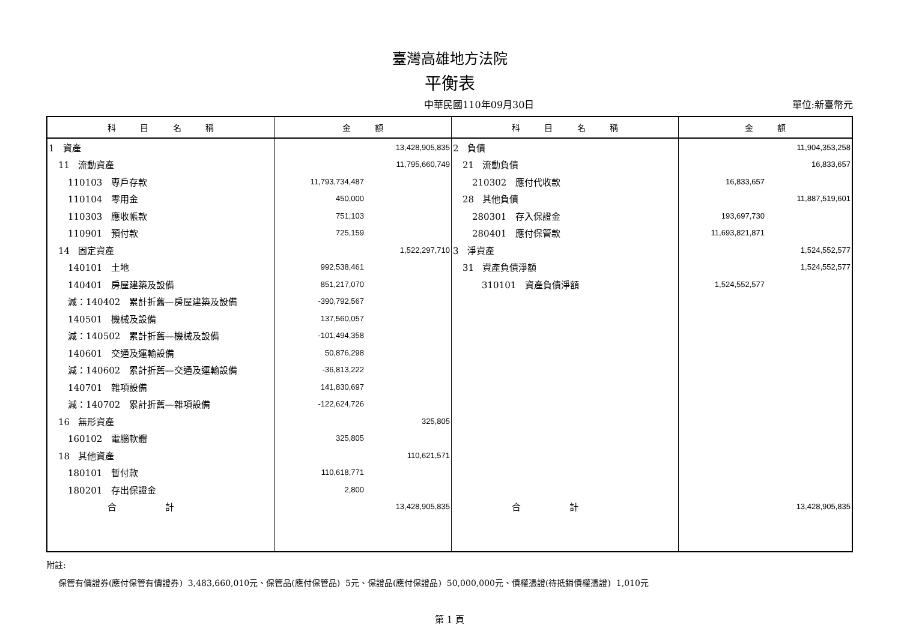臺灣高雄地方法院
平衡表
中華民國110年09月30日 單位:新臺幣元
| 科 目 名 稱 | 金 額 | 科 目 名 稱 | 金 額 |
| --- | --- | --- | --- |
| 1 資產 | 13,428,905,835 | 2 負債 | 11,904,353,258 |
| 11 流動資產 | 11,795,660,749 | 21 流動負債 | 16,833,657 |
| 110103 專戶存款 | 11,793,734,487 | 210302 應付代收款 | 16,833,657 |
| 110104 零用金 | 450,000 | 28 其他負債 | 11,887,519,601 |
| 110303 應收帳款 | 751,103 | 280301 存入保證金 | 193,697,730 |
| 110901 預付款 | 725,159 | 280401 應付保管款 | 11,693,821,871 |
| 14 固定資產 | 1,522,297,710 | 3 淨資產 | 1,524,552,577 |
| 140101 土地 | 992,538,461 | 31 資產負債淨額 | 1,524,552,577 |
| 140401 房屋建築及設備 | 851,217,070 | 310101 資產負債淨額 | 1,524,552,577 |
| 減：140402 累計折舊—房屋建築及設備 | -390,792,567 | | |
| 140501 機械及設備 | 137,560,057 | | |
| 減：140502 累計折舊—機械及設備 | -101,494,358 | | |
| 140601 交通及運輸設備 | 50,876,298 | | |
| 減：140602 累計折舊—交通及運輸設備 | -36,813,222 | | |
| 140701 雜項設備 | 141,830,697 | | |
| 減：140702 累計折舊—雜項設備 | -122,624,726 | | |
| 16 無形資產 | 325,805 | | |
| 160102 電腦軟體 | 325,805 | | |
| 18 其他資產 | 110,621,571 | | |
| 180101 暫付款 | 110,618,771 | | |
| 180201 存出保證金 | 2,800 | | |
| 合 計 | 13,428,905,835 | 合 計 | 13,428,905,835 |
附註:
保管有價證券(應付保管有價證券) 3,483,660,010元、保管品(應付保管品) 5元、保證品(應付保證品) 50,000,000元、債權憑證(待抵銷債權憑證) 1,010元
第 1 頁